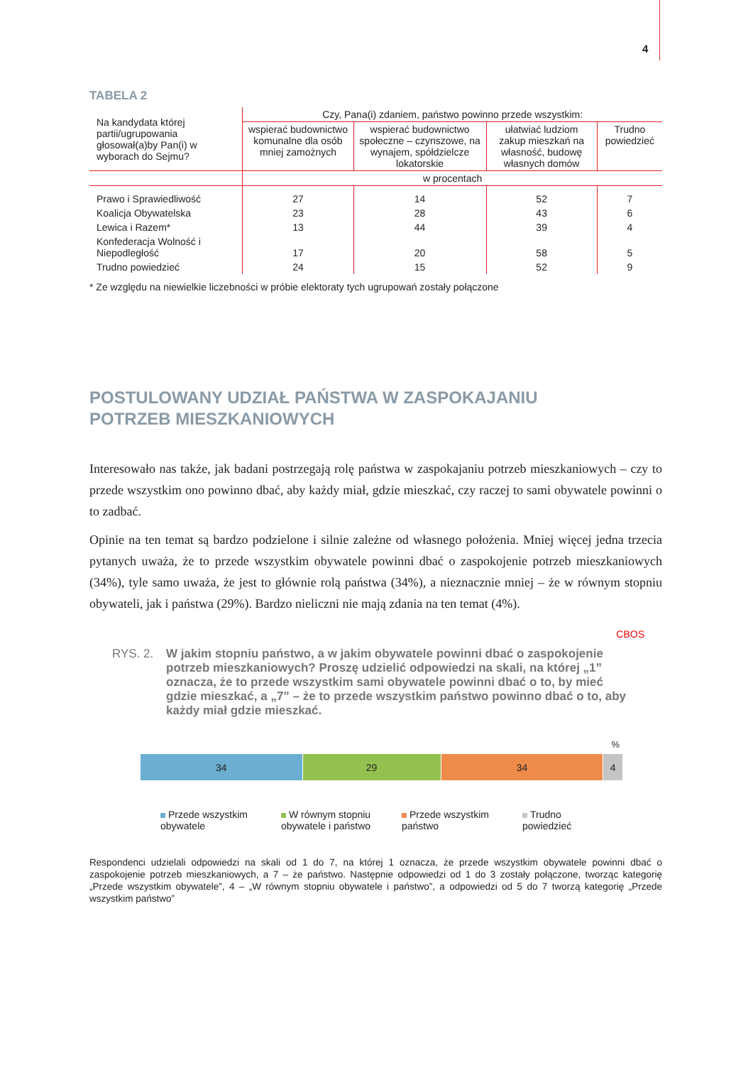4
TABELA 2
| Na kandydata której partii/ugrupowania głosował(a)by Pan(i) w wyborach do Sejmu? | Czy, Pana(i) zdaniem, państwo powinno przede wszystkim: | | | |
| | wspierać budownictwo komunalne dla osób mniej zamożnych | wspierać budownictwo społeczne – czynszowe, na wynajem, spółdzielcze lokatorskie | ułatwiać ludziom zakup mieszkań na własność, budowę własnych domów | Trudno powiedzieć |
| | w procentach | | | |
| Prawo i Sprawiedliwość | 27 | 14 | 52 | 7 |
| Koalicja Obywatelska | 23 | 28 | 43 | 6 |
| Lewica i Razem* | 13 | 44 | 39 | 4 |
| Konfederacja Wolność i Niepodległość | 17 | 20 | 58 | 5 |
| Trudno powiedzieć | 24 | 15 | 52 | 9 |
* Ze względu na niewielkie liczebności w próbie elektoraty tych ugrupowań zostały połączone
POSTULOWANY UDZIAŁ PAŃSTWA W ZASPOKAJANIU
POTRZEB MIESZKANIOWYCH
Interesowało nas także, jak badani postrzegają rolę państwa w zaspokajaniu potrzeb mieszkaniowych – czy to przede wszystkim ono powinno dbać, aby każdy miał, gdzie mieszkać, czy raczej to sami obywatele powinni o to zadbać.
Opinie na ten temat są bardzo podzielone i silnie zależne od własnego położenia. Mniej więcej jedna trzecia pytanych uważa, że to przede wszystkim obywatele powinni dbać o zaspokojenie potrzeb mieszkaniowych (34%), tyle samo uważa, że jest to głównie rolą państwa (34%), a nieznacznie mniej – że w równym stopniu obywateli, jak i państwa (29%). Bardzo nieliczni nie mają zdania na ten temat (4%).
CBOS
RYS. 2. W jakim stopniu państwo, a w jakim obywatele powinni dbać o zaspokojenie potrzeb mieszkaniowych? Proszę udzielić odpowiedzi na skali, na której „1” oznacza, że to przede wszystkim sami obywatele powinni dbać o to, by mieć gdzie mieszkać, a „7” – że to przede wszystkim państwo powinno dbać o to, aby każdy miał gdzie mieszkać.
%
34 29 34 4
Przede wszystkim
obywatele
W równym stopniu
obywatele i państwo
Przede wszystkim
państwo
Trudno
powiedzieć
Respondenci udzielali odpowiedzi na skali od 1 do 7, na której 1 oznacza, że przede wszystkim obywatele powinni dbać o zaspokojenie potrzeb mieszkaniowych, a 7 – że państwo. Następnie odpowiedzi od 1 do 3 zostały połączone, tworząc kategorię „Przede wszystkim obywatele”, 4 – „W równym stopniu obywatele i państwo”, a odpowiedzi od 5 do 7 tworzą kategorię „Przede wszystkim państwo”